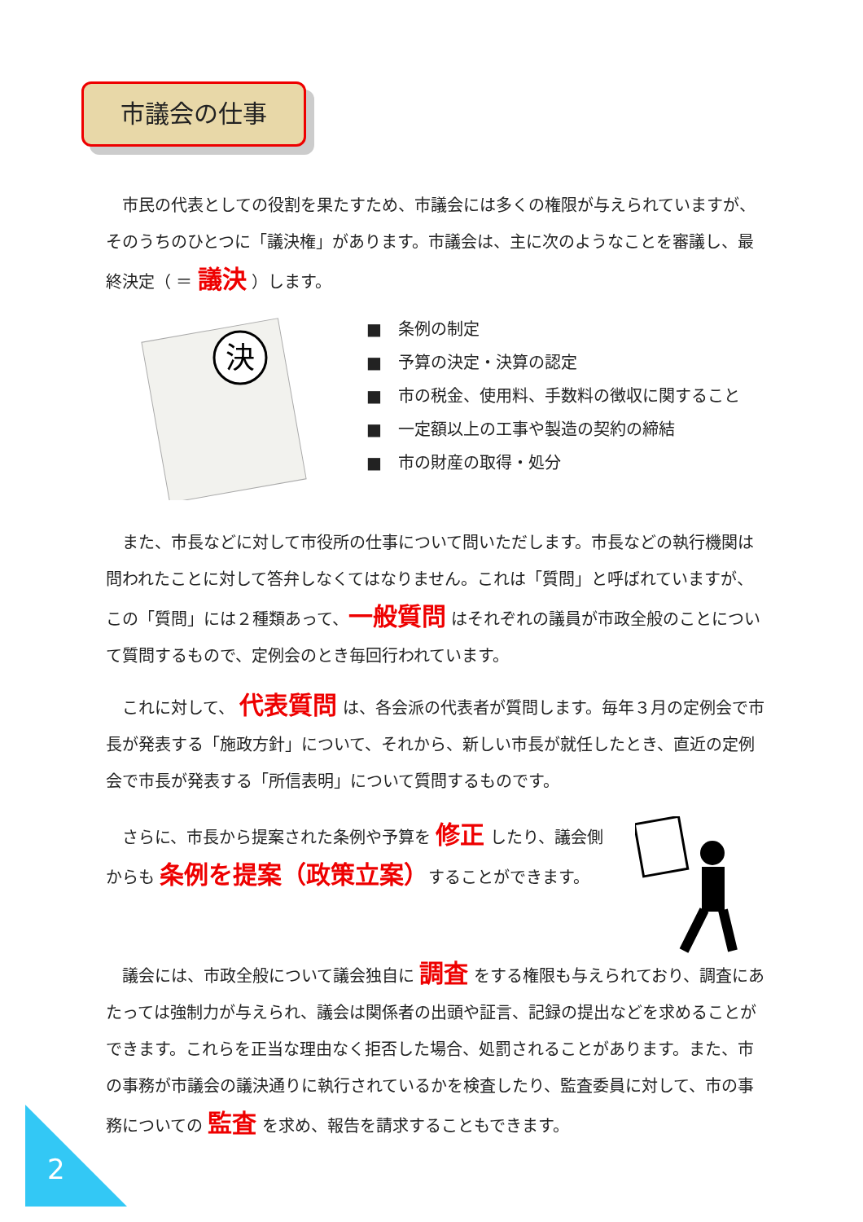市議会の仕事
　市民の代表としての役割を果たすため、市議会には多くの権限が与えられていますが、そのうちのひとつに「議決権」があります。市議会は、主に次のようなことを審議し、最終決定（ ＝ 議決 ）します。
決
■　条例の制定
■　予算の決定・決算の認定
■　市の税金、使用料、手数料の徴収に関すること
■　一定額以上の工事や製造の契約の締結
■　市の財産の取得・処分
　また、市長などに対して市役所の仕事について問いただします。市長などの執行機関は問われたことに対して答弁しなくてはなりません。これは「質問」と呼ばれていますが、この「質問」には２種類あって、一般質問 はそれぞれの議員が市政全般のことについて質問するもので、定例会のとき毎回行われています。
　これに対して、 代表質問 は、各会派の代表者が質問します。毎年３月の定例会で市長が発表する「施政方針」について、それから、新しい市長が就任したとき、直近の定例会で市長が発表する「所信表明」について質問するものです。
　さらに、市長から提案された条例や予算を 修正 したり、議会側からも 条例を提案（政策立案）することができます。
　議会には、市政全般について議会独自に 調査 をする権限も与えられており、調査にあたっては強制力が与えられ、議会は関係者の出頭や証言、記録の提出などを求めることができます。これらを正当な理由なく拒否した場合、処罰されることがあります。また、市の事務が市議会の議決通りに執行されているかを検査したり、監査委員に対して、市の事務についての 監査 を求め、報告を請求することもできます。
2